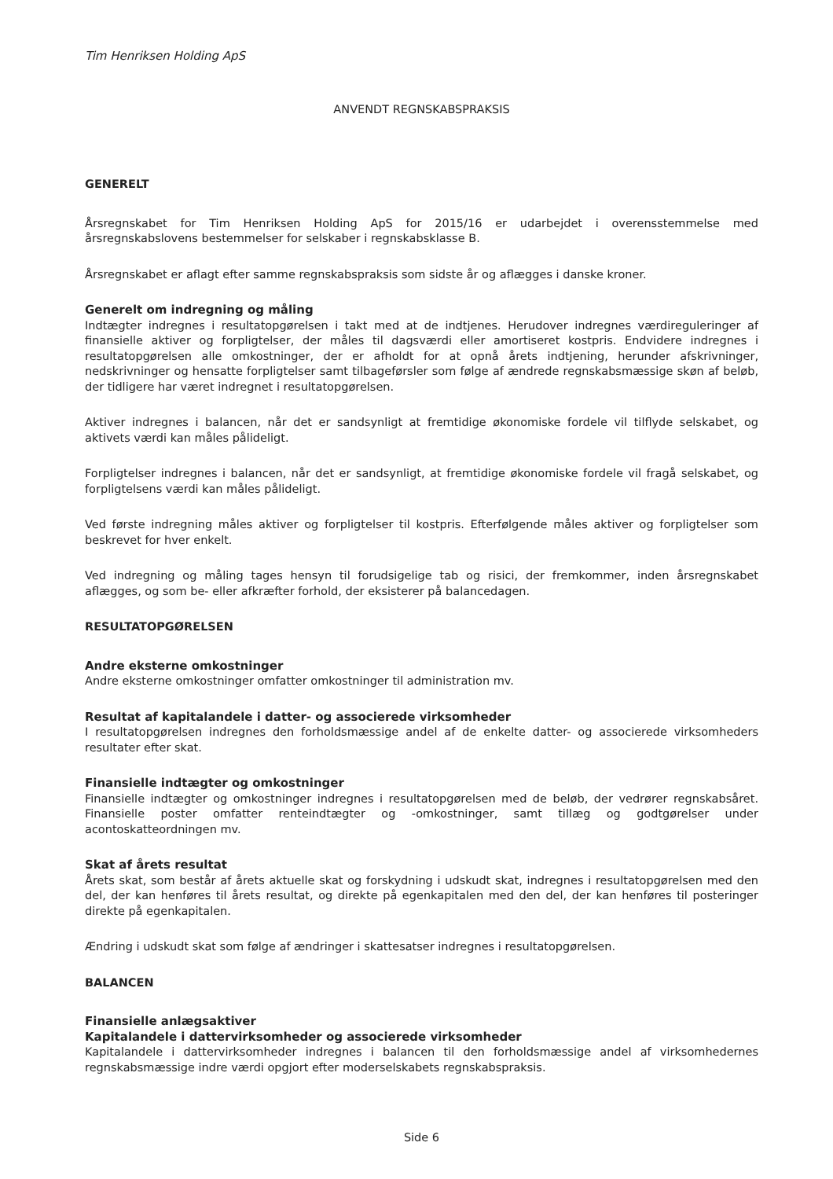Tim Henriksen Holding ApS
ANVENDT REGNSKABSPRAKSIS
GENERELT
Årsregnskabet for Tim Henriksen Holding ApS for 2015/16 er udarbejdet i overensstemmelse med årsregnskabslovens bestemmelser for selskaber i regnskabsklasse B.
Årsregnskabet er aflagt efter samme regnskabspraksis som sidste år og aflægges i danske kroner.
Generelt om indregning og måling
Indtægter indregnes i resultatopgørelsen i takt med at de indtjenes. Herudover indregnes værdireguleringer af finansielle aktiver og forpligtelser, der måles til dagsværdi eller amortiseret kostpris. Endvidere indregnes i resultatopgørelsen alle omkostninger, der er afholdt for at opnå årets indtjening, herunder afskrivninger, nedskrivninger og hensatte forpligtelser samt tilbageførsler som følge af ændrede regnskabsmæssige skøn af beløb, der tidligere har været indregnet i resultatopgørelsen.
Aktiver indregnes i balancen, når det er sandsynligt at fremtidige økonomiske fordele vil tilflyde selskabet, og aktivets værdi kan måles pålideligt.
Forpligtelser indregnes i balancen, når det er sandsynligt, at fremtidige økonomiske fordele vil fragå selskabet, og forpligtelsens værdi kan måles pålideligt.
Ved første indregning måles aktiver og forpligtelser til kostpris. Efterfølgende måles aktiver og forpligtelser som beskrevet for hver enkelt.
Ved indregning og måling tages hensyn til forudsigelige tab og risici, der fremkommer, inden årsregnskabet aflægges, og som be- eller afkræfter forhold, der eksisterer på balancedagen.
RESULTATOPGØRELSEN
Andre eksterne omkostninger
Andre eksterne omkostninger omfatter omkostninger til administration mv.
Resultat af kapitalandele i datter- og associerede virksomheder
I resultatopgørelsen indregnes den forholdsmæssige andel af de enkelte datter- og associerede virksomheders resultater efter skat.
Finansielle indtægter og omkostninger
Finansielle indtægter og omkostninger indregnes i resultatopgørelsen med de beløb, der vedrører regnskabsåret. Finansielle poster omfatter renteindtægter og -omkostninger, samt tillæg og godtgørelser under acontoskatteordningen mv.
Skat af årets resultat
Årets skat, som består af årets aktuelle skat og forskydning i udskudt skat, indregnes i resultatopgørelsen med den del, der kan henføres til årets resultat, og direkte på egenkapitalen med den del, der kan henføres til posteringer direkte på egenkapitalen.
Ændring i udskudt skat som følge af ændringer i skattesatser indregnes i resultatopgørelsen.
BALANCEN
Finansielle anlægsaktiver
Kapitalandele i dattervirksomheder og associerede virksomheder
Kapitalandele i dattervirksomheder indregnes i balancen til den forholdsmæssige andel af virksomhedernes regnskabsmæssige indre værdi opgjort efter moderselskabets regnskabspraksis.
Side 6